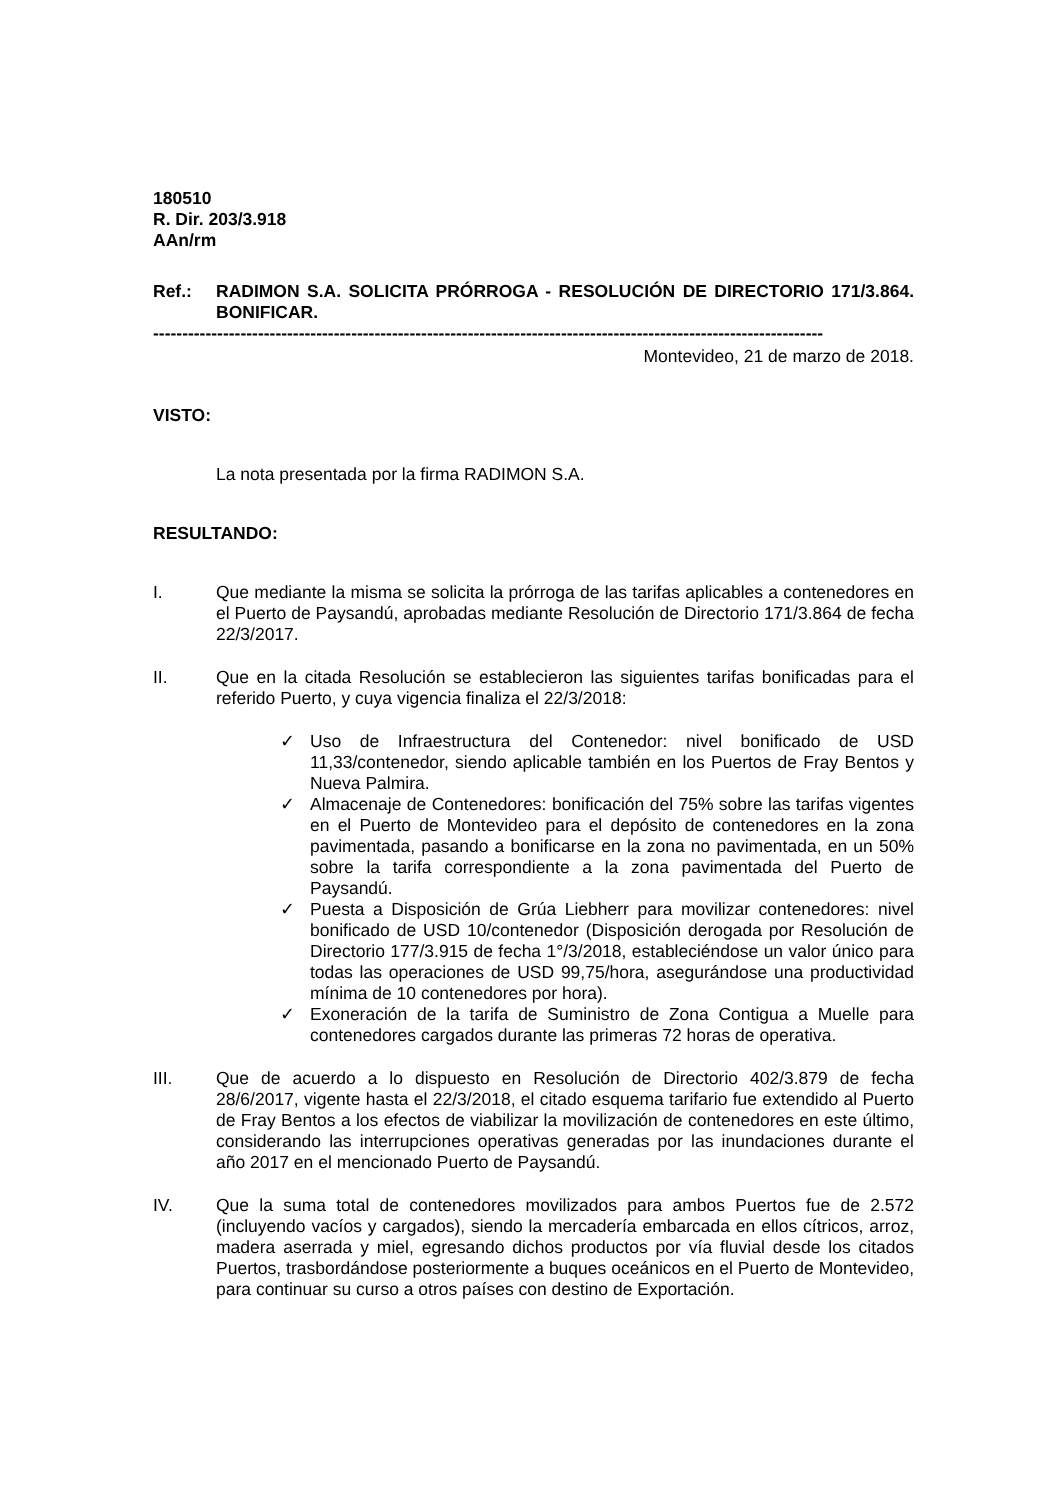180510
R. Dir. 203/3.918
AAn/rm
Ref.: RADIMON S.A. SOLICITA PRÓRROGA - RESOLUCIÓN DE DIRECTORIO 171/3.864. BONIFICAR.
-------------------------------------------------------------------------------------------------------------------
Montevideo, 21 de marzo de 2018.
VISTO:
La nota presentada por la firma RADIMON S.A.
RESULTANDO:
I. Que mediante la misma se solicita la prórroga de las tarifas aplicables a contenedores en el Puerto de Paysandú, aprobadas mediante Resolución de Directorio 171/3.864 de fecha 22/3/2017.
II. Que en la citada Resolución se establecieron las siguientes tarifas bonificadas para el referido Puerto, y cuya vigencia finaliza el 22/3/2018:
✓ Uso de Infraestructura del Contenedor: nivel bonificado de USD 11,33/contenedor, siendo aplicable también en los Puertos de Fray Bentos y Nueva Palmira.
✓ Almacenaje de Contenedores: bonificación del 75% sobre las tarifas vigentes en el Puerto de Montevideo para el depósito de contenedores en la zona pavimentada, pasando a bonificarse en la zona no pavimentada, en un 50% sobre la tarifa correspondiente a la zona pavimentada del Puerto de Paysandú.
✓ Puesta a Disposición de Grúa Liebherr para movilizar contenedores: nivel bonificado de USD 10/contenedor (Disposición derogada por Resolución de Directorio 177/3.915 de fecha 1°/3/2018, estableciéndose un valor único para todas las operaciones de USD 99,75/hora, asegurándose una productividad mínima de 10 contenedores por hora).
✓ Exoneración de la tarifa de Suministro de Zona Contigua a Muelle para contenedores cargados durante las primeras 72 horas de operativa.
III. Que de acuerdo a lo dispuesto en Resolución de Directorio 402/3.879 de fecha 28/6/2017, vigente hasta el 22/3/2018, el citado esquema tarifario fue extendido al Puerto de Fray Bentos a los efectos de viabilizar la movilización de contenedores en este último, considerando las interrupciones operativas generadas por las inundaciones durante el año 2017 en el mencionado Puerto de Paysandú.
IV. Que la suma total de contenedores movilizados para ambos Puertos fue de 2.572 (incluyendo vacíos y cargados), siendo la mercadería embarcada en ellos cítricos, arroz, madera aserrada y miel, egresando dichos productos por vía fluvial desde los citados Puertos, trasbordándose posteriormente a buques oceánicos en el Puerto de Montevideo, para continuar su curso a otros países con destino de Exportación.